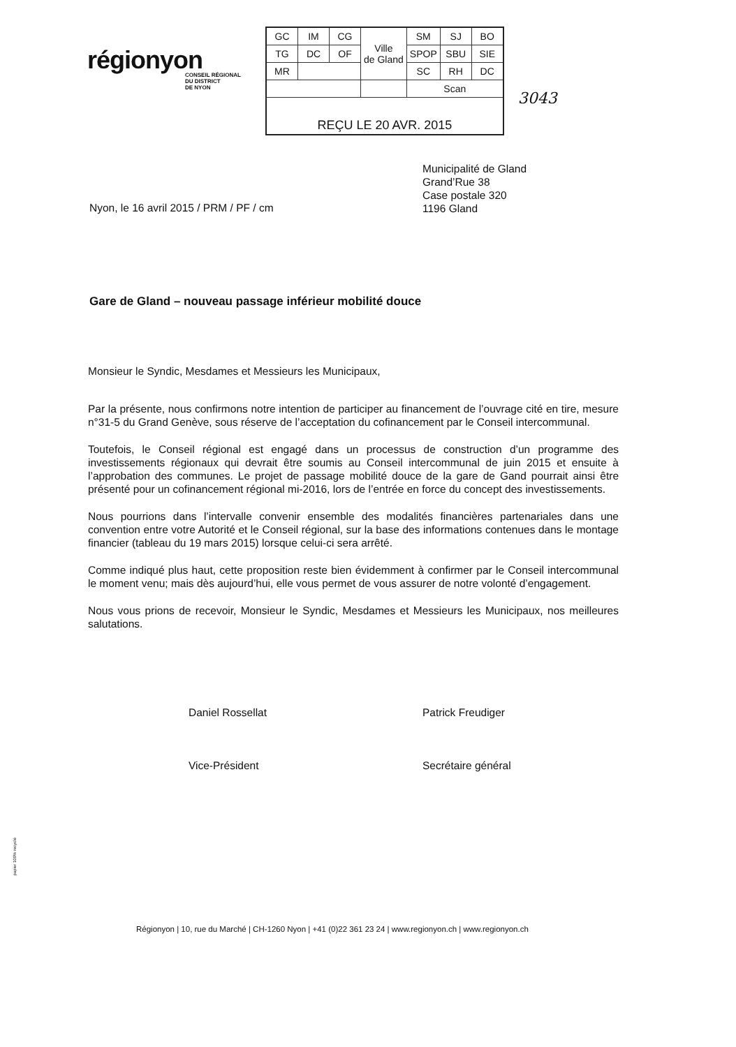régionyon
CONSEIL RÉGIONAL
DU DISTRICT
DE NYON
| GC | IM | CG | Ville de Gland | SM | SJ | BO |
| TG | DC | OF | | SPOP | SBU | SIE |
| MR | | | | SC | RH | DC |
| | | | | Scan | | |
| REÇU LE 20 AVR. 2015 | | | | | | |
3043
Municipalité de Gland
Grand’Rue 38
Case postale 320
1196 Gland
Nyon, le 16 avril 2015 / PRM / PF / cm
Gare de Gland – nouveau passage inférieur mobilité douce
Monsieur le Syndic, Mesdames et Messieurs les Municipaux,
Par la présente, nous confirmons notre intention de participer au financement de l’ouvrage cité en tire, mesure n°31-5 du Grand Genève, sous réserve de l’acceptation du cofinancement par le Conseil intercommunal.
Toutefois, le Conseil régional est engagé dans un processus de construction d’un programme des investissements régionaux qui devrait être soumis au Conseil intercommunal de juin 2015 et ensuite à l’approbation des communes. Le projet de passage mobilité douce de la gare de Gand pourrait ainsi être présenté pour un cofinancement régional mi-2016, lors de l’entrée en force du concept des investissements.
Nous pourrions dans l’intervalle convenir ensemble des modalités financières partenariales dans une convention entre votre Autorité et le Conseil régional, sur la base des informations contenues dans le montage financier (tableau du 19 mars 2015) lorsque celui-ci sera arrêté.
Comme indiqué plus haut, cette proposition reste bien évidemment à confirmer par le Conseil intercommunal le moment venu; mais dès aujourd’hui, elle vous permet de vous assurer de notre volonté d’engagement.
Nous vous prions de recevoir, Monsieur le Syndic, Mesdames et Messieurs les Municipaux, nos meilleures salutations.
Daniel Rossellat
Vice-Président
Patrick Freudiger
Secrétaire général
Régionyon | 10, rue du Marché | CH-1260 Nyon | +41 (0)22 361 23 24 | www.regionyon.ch | www.regionyon.ch
papier 100% recyclé